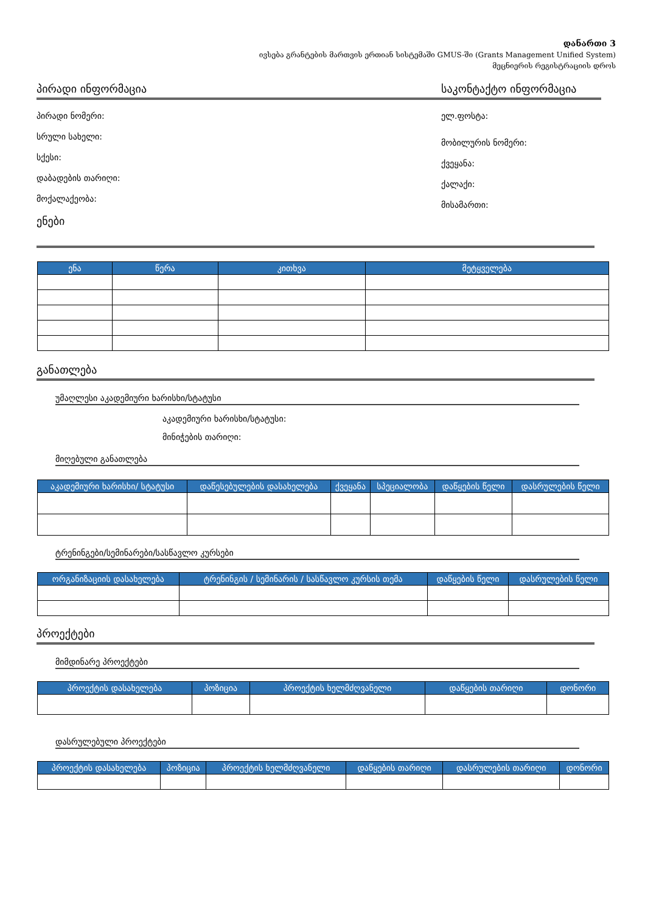დანართი 3
ივსება გრანტების მართვის ერთიან სისტემაში GMUS-ში (Grants Management Unified System)
მეცნიერის რეგისტრაციის დროს
პირადი ინფორმაცია
პირადი ნომერი:
სრული სახელი:
სქესი:
დაბადების თარიღი:
მოქალაქეობა:
ენები
საკონტაქტო ინფორმაცია
ელ.ფოსტა:
მობილურის ნომერი:
ქვეყანა:
ქალაქი:
მისამართი:
| ენა | წერა | კითხვა | მეტყველება |
| --- | --- | --- | --- |
განათლება
უმაღლესი აკადემიური ხარისხი/სტატუსი
აკადემიური ხარისხი/სტატუსი:
მინიჭების თარიღი:
მიღებული განათლება
| აკადემიური ხარისხი/ სტატუსი | დაწესებულების დასახელება | ქვეყანა | სპეციალობა | დაწყების წელი | დასრულების წელი |
| --- | --- | --- | --- | --- | --- |
ტრენინგები/სემინარები/სასწავლო კურსები
| ორგანიზაციის დასახელება | ტრენინგის / სემინარის / სასწავლო კურსის თემა | დაწყების წელი | დასრულების წელი |
| --- | --- | --- | --- |
პროექტები
მიმდინარე პროექტები
| პროექტის დასახელება | პოზიცია | პროექტის ხელმძღვანელი | დაწყების თარიღი | დონორი |
| --- | --- | --- | --- | --- |
დასრულებული პროექტები
| პროექტის დასახელება | პოზიცია | პროექტის ხელმძღვანელი | დაწყების თარიღი | დასრულების თარიღი | დონორი |
| --- | --- | --- | --- | --- | --- |